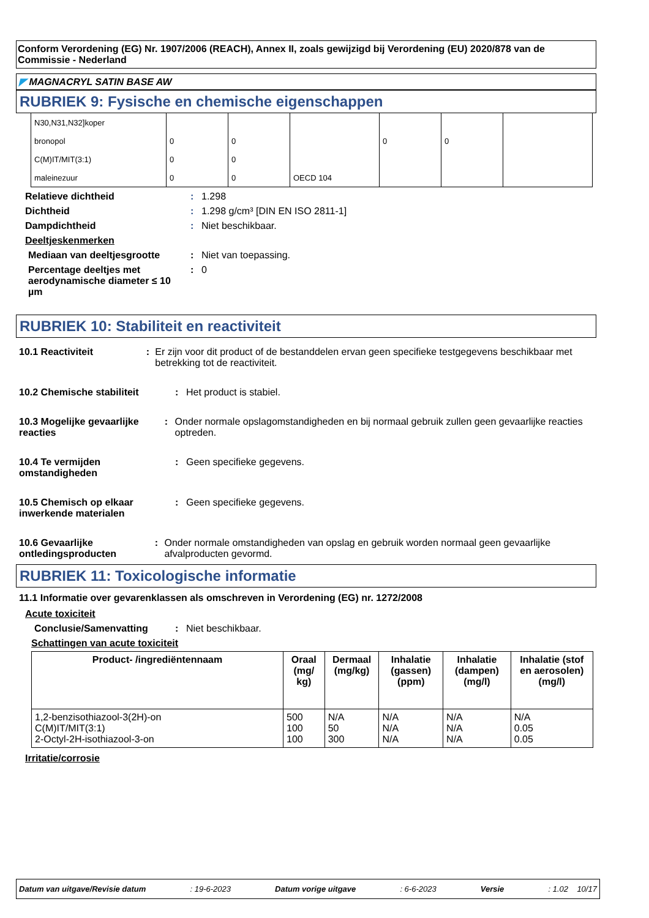Conform Verordening (EG) Nr. 1907/2006 (REACH), Annex II, zoals gewijzigd bij Verordening (EU) 2020/878 van de Commissie - Nederland
◤ MAGNACRYL SATIN BASE AW
RUBRIEK 9: Fysische en chemische eigenschappen
| N30,N31,N32]koper | | | | | | |
| bronopol | 0 | 0 | | 0 | 0 | |
| C(M)IT/MIT(3:1) | 0 | 0 | | | | |
| maleinezuur | 0 | 0 | OECD 104 | | | |
Relatieve dichtheid: 1.298
Dichtheid: 1.298 g/cm³ [DIN EN ISO 2811-1]
Dampdichtheid: Niet beschikbaar.
Deeltjeskenmerken
Mediaan van deeltjesgrootte: Niet van toepassing.
Percentage deeltjes met aerodynamische diameter ≤ 10 µm: 0
RUBRIEK 10: Stabiliteit en reactiviteit
10.1 Reactiviteit: Er zijn voor dit product of de bestanddelen ervan geen specifieke testgegevens beschikbaar met betrekking tot de reactiviteit.
10.2 Chemische stabiliteit: Het product is stabiel.
10.3 Mogelijke gevaarlijke reacties: Onder normale opslagomstandigheden en bij normaal gebruik zullen geen gevaarlijke reacties optreden.
10.4 Te vermijden omstandigheden: Geen specifieke gegevens.
10.5 Chemisch op elkaar inwerkende materialen: Geen specifieke gegevens.
10.6 Gevaarlijke ontledingsproducten: Onder normale omstandigheden van opslag en gebruik worden normaal geen gevaarlijke afvalproducten gevormd.
RUBRIEK 11: Toxicologische informatie
11.1 Informatie over gevarenklassen als omschreven in Verordening (EG) nr. 1272/2008
Acute toxiciteit
Conclusie/Samenvatting: Niet beschikbaar.
Schattingen van acute toxiciteit
| Product- /ingrediëntennaam | Oraal (mg/ kg) | Dermaal (mg/kg) | Inhalatie (gassen) (ppm) | Inhalatie (dampen) (mg/l) | Inhalatie (stof en aerosolen) (mg/l) |
| --- | --- | --- | --- | --- | --- |
| 1,2-benzisothiazool-3(2H)-on C(M)IT/MIT(3:1) 2-Octyl-2H-isothiazool-3-on | 500 100 100 | N/A 50 300 | N/A N/A N/A | N/A N/A N/A | N/A 0.05 0.05 |
Irritatie/corrosie
Datum van uitgave/Revisie datum: 19-6-2023 Datum vorige uitgave: 6-6-2023 Versie: 1.02 10/17